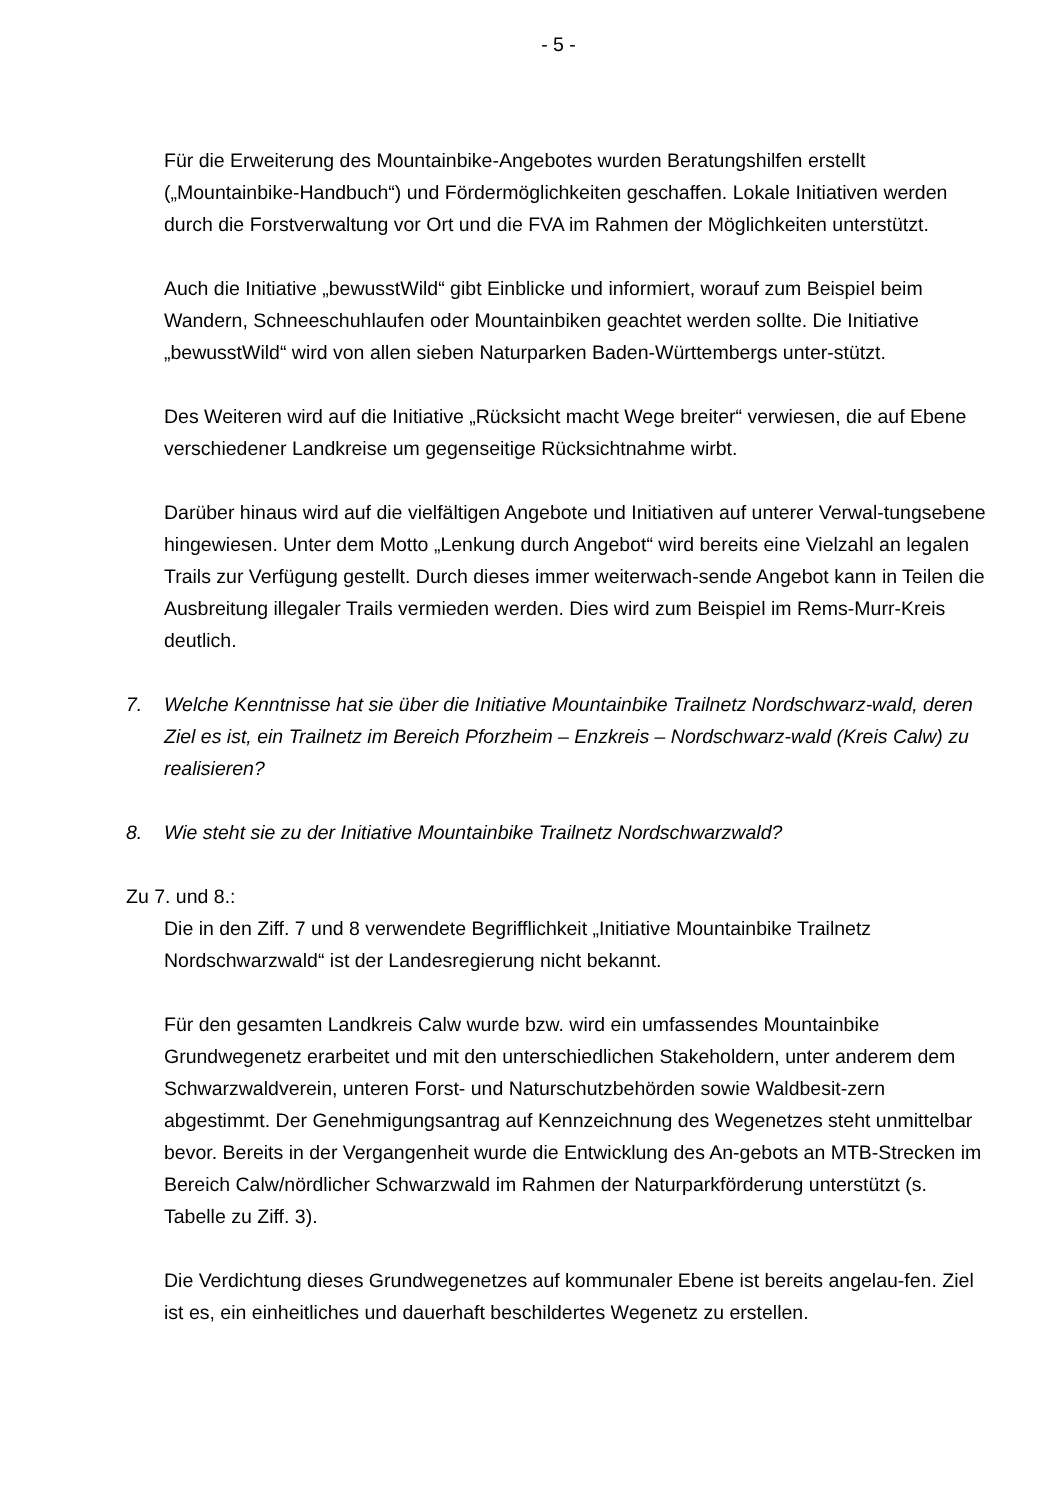- 5 -
Für die Erweiterung des Mountainbike-Angebotes wurden Beratungshilfen erstellt („Mountainbike-Handbuch“) und Fördermöglichkeiten geschaffen. Lokale Initiativen werden durch die Forstverwaltung vor Ort und die FVA im Rahmen der Möglichkeiten unterstützt.
Auch die Initiative „bewusstWild“ gibt Einblicke und informiert, worauf zum Beispiel beim Wandern, Schneeschuhlaufen oder Mountainbiken geachtet werden sollte. Die Initiative „bewusstWild“ wird von allen sieben Naturparken Baden-Württembergs unter-stützt.
Des Weiteren wird auf die Initiative „Rücksicht macht Wege breiter“ verwiesen, die auf Ebene verschiedener Landkreise um gegenseitige Rücksichtnahme wirbt.
Darüber hinaus wird auf die vielfältigen Angebote und Initiativen auf unterer Verwal-tungsebene hingewiesen. Unter dem Motto „Lenkung durch Angebot“ wird bereits eine Vielzahl an legalen Trails zur Verfügung gestellt. Durch dieses immer weiterwach-sende Angebot kann in Teilen die Ausbreitung illegaler Trails vermieden werden. Dies wird zum Beispiel im Rems-Murr-Kreis deutlich.
7. Welche Kenntnisse hat sie über die Initiative Mountainbike Trailnetz Nordschwarz-wald, deren Ziel es ist, ein Trailnetz im Bereich Pforzheim – Enzkreis – Nordschwarz-wald (Kreis Calw) zu realisieren?
8. Wie steht sie zu der Initiative Mountainbike Trailnetz Nordschwarzwald?
Zu 7. und 8.:
Die in den Ziff. 7 und 8 verwendete Begrifflichkeit „Initiative Mountainbike Trailnetz Nordschwarzwald“ ist der Landesregierung nicht bekannt.
Für den gesamten Landkreis Calw wurde bzw. wird ein umfassendes Mountainbike Grundwegenetz erarbeitet und mit den unterschiedlichen Stakeholdern, unter anderem dem Schwarzwaldverein, unteren Forst- und Naturschutzbehörden sowie Waldbesit-zern abgestimmt. Der Genehmigungsantrag auf Kennzeichnung des Wegenetzes steht unmittelbar bevor. Bereits in der Vergangenheit wurde die Entwicklung des An-gebots an MTB-Strecken im Bereich Calw/nördlicher Schwarzwald im Rahmen der Naturparkförderung unterstützt (s. Tabelle zu Ziff. 3).
Die Verdichtung dieses Grundwegenetzes auf kommunaler Ebene ist bereits angelau-fen. Ziel ist es, ein einheitliches und dauerhaft beschildertes Wegenetz zu erstellen.